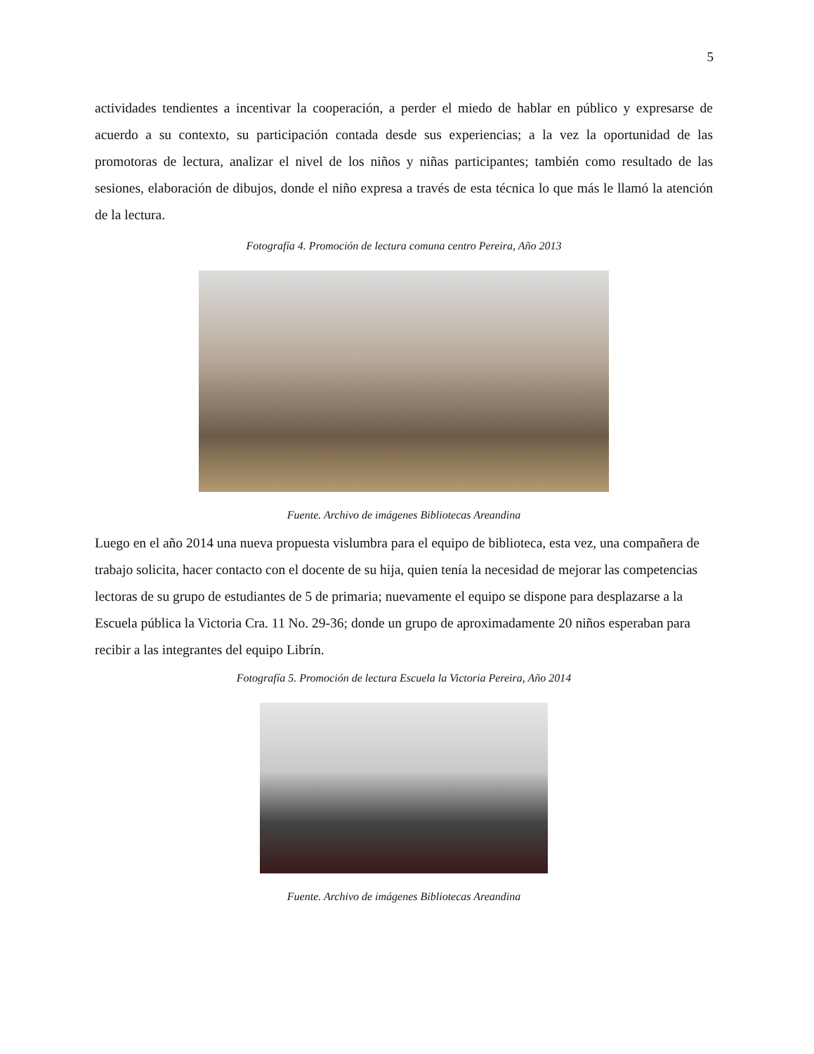5
actividades tendientes a incentivar la cooperación, a perder el miedo de hablar en público y expresarse de acuerdo a su contexto, su participación contada desde sus experiencias; a la vez la oportunidad de las promotoras de lectura, analizar el nivel de los niños y niñas participantes; también como resultado de las sesiones, elaboración de dibujos, donde el niño expresa a través de esta técnica lo que más le llamó la atención de la lectura.
Fotografía 4. Promoción de lectura comuna centro Pereira, Año 2013
Fuente. Archivo de imágenes Bibliotecas Areandina
Luego en el año 2014 una nueva propuesta vislumbra para el equipo de biblioteca, esta vez, una compañera de trabajo solicita, hacer contacto con el docente de su hija, quien tenía la necesidad de mejorar las competencias lectoras de su grupo de estudiantes de 5 de primaria; nuevamente el equipo se dispone para desplazarse a la Escuela pública la Victoria Cra. 11 No. 29-36; donde un grupo de aproximadamente 20 niños esperaban para recibir a las integrantes del equipo Librín.
Fotografía 5. Promoción de lectura Escuela la Victoria Pereira, Año 2014
Fuente. Archivo de imágenes Bibliotecas Areandina